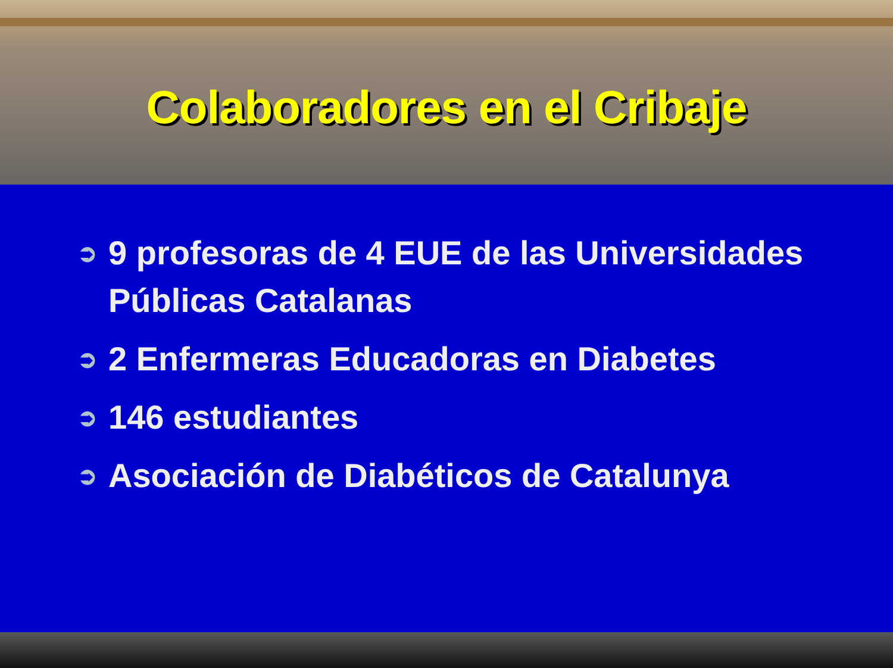Colaboradores en el Cribaje
➲ 9 profesoras de 4 EUE de las Universidades Públicas Catalanas
➲ 2 Enfermeras Educadoras en Diabetes
➲ 146 estudiantes
➲ Asociación de Diabéticos de Catalunya